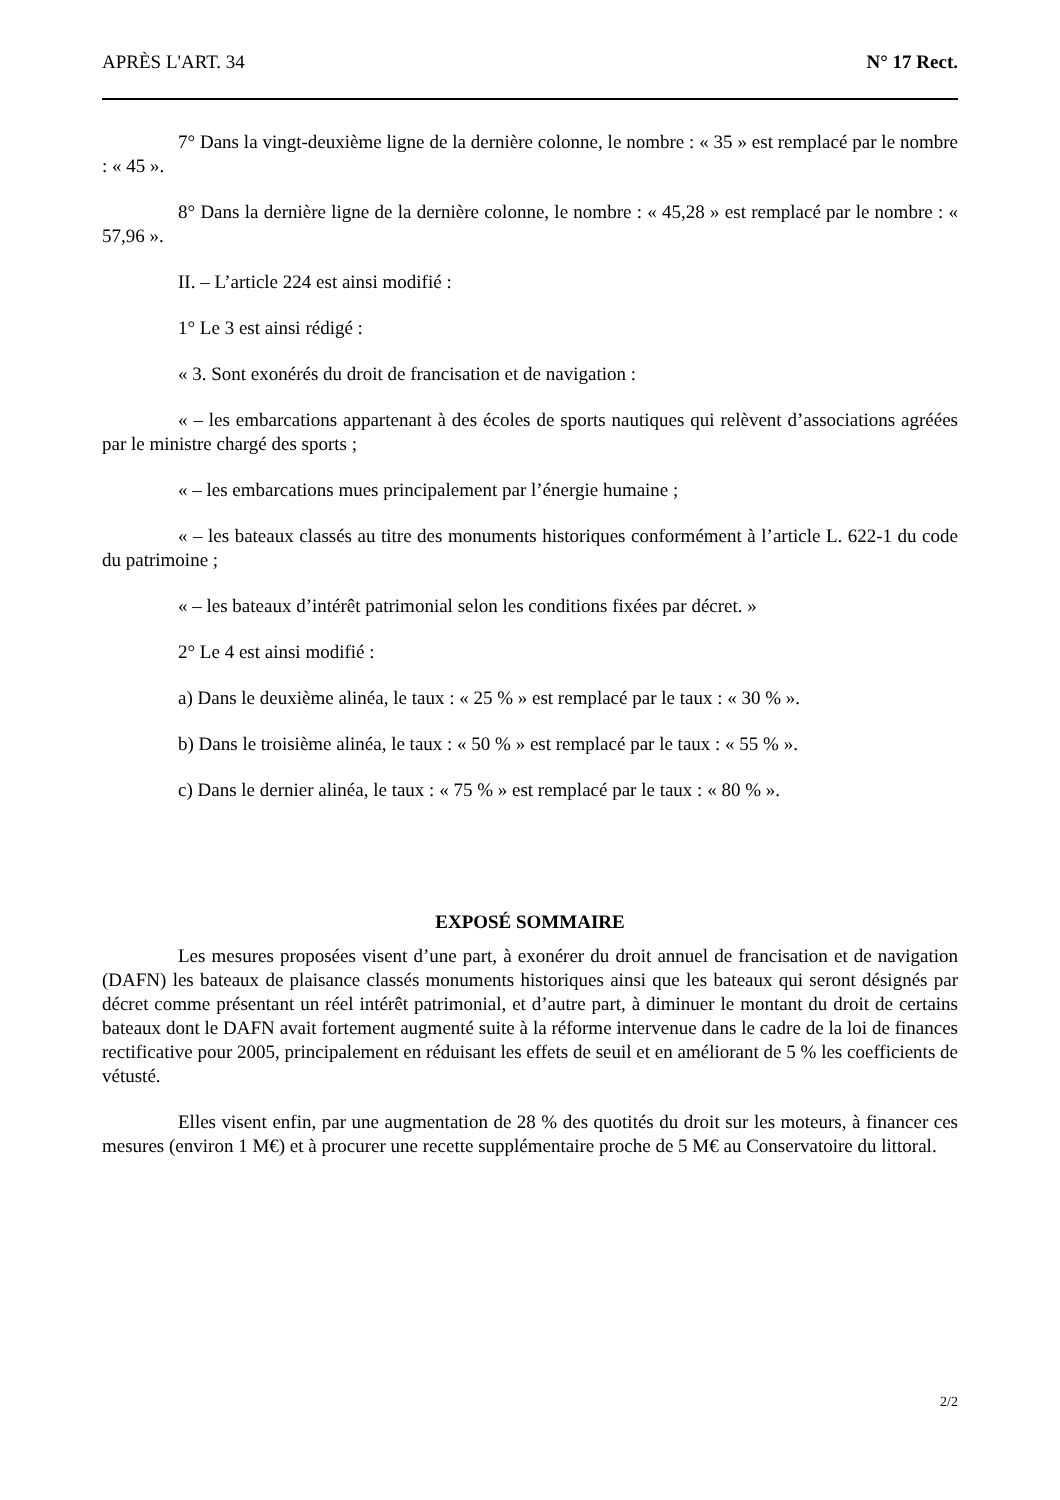APRÈS L'ART. 34 N° 17 Rect.
7° Dans la vingt-deuxième ligne de la dernière colonne, le nombre : « 35 » est remplacé par le nombre : « 45 ».
8° Dans la dernière ligne de la dernière colonne, le nombre : « 45,28 » est remplacé par le nombre : « 57,96 ».
II. – L’article 224 est ainsi modifié :
1° Le 3 est ainsi rédigé :
« 3. Sont exonérés du droit de francisation et de navigation :
« – les embarcations appartenant à des écoles de sports nautiques qui relèvent d’associations agréées par le ministre chargé des sports ;
« – les embarcations mues principalement par l’énergie humaine ;
« – les bateaux classés au titre des monuments historiques conformément à l’article L. 622-1 du code du patrimoine ;
« – les bateaux d’intérêt patrimonial selon les conditions fixées par décret. »
2° Le 4 est ainsi modifié :
a) Dans le deuxième alinéa, le taux : « 25 % » est remplacé par le taux : « 30 % ».
b) Dans le troisième alinéa, le taux : « 50 % » est remplacé par le taux : « 55 % ».
c) Dans le dernier alinéa, le taux : « 75 % » est remplacé par le taux : « 80 % ».
EXPOSÉ SOMMAIRE
Les mesures proposées visent d’une part, à exonérer du droit annuel de francisation et de navigation (DAFN) les bateaux de plaisance classés monuments historiques ainsi que les bateaux qui seront désignés par décret comme présentant un réel intérêt patrimonial, et d’autre part, à diminuer le montant du droit de certains bateaux dont le DAFN avait fortement augmenté suite à la réforme intervenue dans le cadre de la loi de finances rectificative pour 2005, principalement en réduisant les effets de seuil et en améliorant de 5 % les coefficients de vétusté.
Elles visent enfin, par une augmentation de 28 % des quotités du droit sur les moteurs, à financer ces mesures (environ 1 M€) et à procurer une recette supplémentaire proche de 5 M€ au Conservatoire du littoral.
2/2